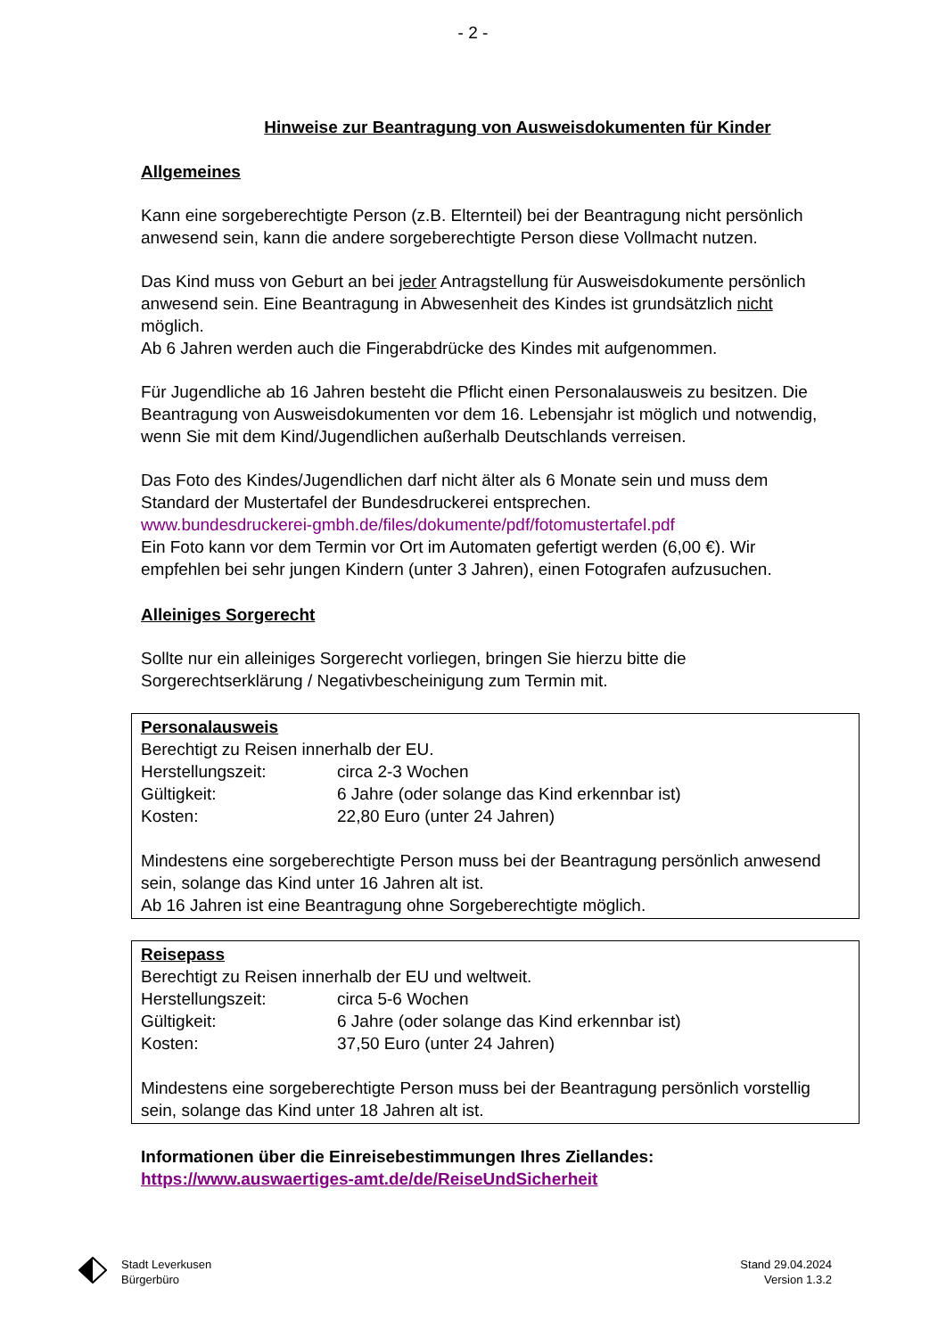- 2 -
Hinweise zur Beantragung von Ausweisdokumenten für Kinder
Allgemeines
Kann eine sorgeberechtigte Person (z.B. Elternteil) bei der Beantragung nicht persönlich anwesend sein, kann die andere sorgeberechtigte Person diese Vollmacht nutzen.
Das Kind muss von Geburt an bei jeder Antragstellung für Ausweisdokumente persönlich anwesend sein. Eine Beantragung in Abwesenheit des Kindes ist grundsätzlich nicht möglich.
Ab 6 Jahren werden auch die Fingerabdrücke des Kindes mit aufgenommen.
Für Jugendliche ab 16 Jahren besteht die Pflicht einen Personalausweis zu besitzen. Die Beantragung von Ausweisdokumenten vor dem 16. Lebensjahr ist möglich und notwendig, wenn Sie mit dem Kind/Jugendlichen außerhalb Deutschlands verreisen.
Das Foto des Kindes/Jugendlichen darf nicht älter als 6 Monate sein und muss dem Standard der Mustertafel der Bundesdruckerei entsprechen.
www.bundesdruckerei-gmbh.de/files/dokumente/pdf/fotomustertafel.pdf
Ein Foto kann vor dem Termin vor Ort im Automaten gefertigt werden (6,00 €). Wir empfehlen bei sehr jungen Kindern (unter 3 Jahren), einen Fotografen aufzusuchen.
Alleiniges Sorgerecht
Sollte nur ein alleiniges Sorgerecht vorliegen, bringen Sie hierzu bitte die Sorgerechtserklärung / Negativbescheinigung zum Termin mit.
Personalausweis
Berechtigt zu Reisen innerhalb der EU.
Herstellungszeit: circa 2-3 Wochen
Gültigkeit: 6 Jahre (oder solange das Kind erkennbar ist)
Kosten: 22,80 Euro (unter 24 Jahren)
Mindestens eine sorgeberechtigte Person muss bei der Beantragung persönlich anwesend sein, solange das Kind unter 16 Jahren alt ist.
Ab 16 Jahren ist eine Beantragung ohne Sorgeberechtigte möglich.
Reisepass
Berechtigt zu Reisen innerhalb der EU und weltweit.
Herstellungszeit: circa 5-6 Wochen
Gültigkeit: 6 Jahre (oder solange das Kind erkennbar ist)
Kosten: 37,50 Euro (unter 24 Jahren)
Mindestens eine sorgeberechtigte Person muss bei der Beantragung persönlich vorstellig sein, solange das Kind unter 18 Jahren alt ist.
Informationen über die Einreisebestimmungen Ihres Ziellandes:
https://www.auswaertiges-amt.de/de/ReiseUndSicherheit
Stadt Leverkusen
Bürgerbüro
Stand 29.04.2024
Version 1.3.2